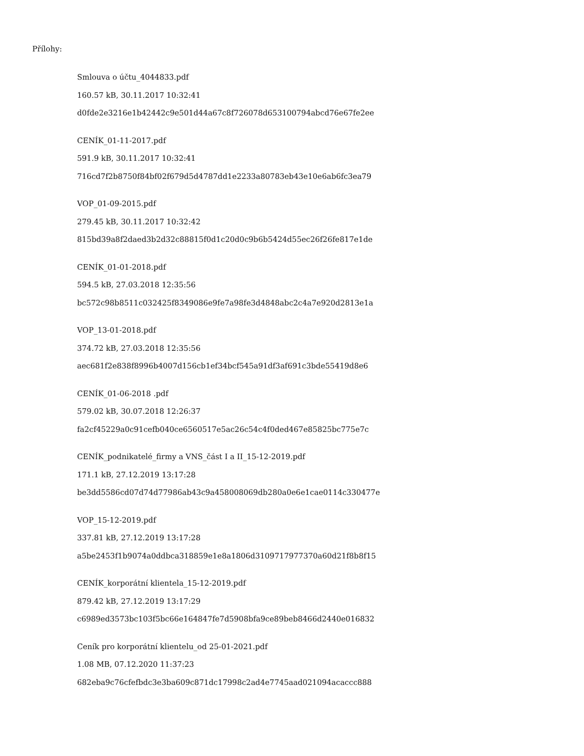Přílohy:
Smlouva o účtu_4044833.pdf
160.57 kB, 30.11.2017 10:32:41
d0fde2e3216e1b42442c9e501d44a67c8f726078d653100794abcd76e67fe2ee
CENÍK_01-11-2017.pdf
591.9 kB, 30.11.2017 10:32:41
716cd7f2b8750f84bf02f679d5d4787dd1e2233a80783eb43e10e6ab6fc3ea79
VOP_01-09-2015.pdf
279.45 kB, 30.11.2017 10:32:42
815bd39a8f2daed3b2d32c88815f0d1c20d0c9b6b5424d55ec26f26fe817e1de
CENÍK_01-01-2018.pdf
594.5 kB, 27.03.2018 12:35:56
bc572c98b8511c032425f8349086e9fe7a98fe3d4848abc2c4a7e920d2813e1a
VOP_13-01-2018.pdf
374.72 kB, 27.03.2018 12:35:56
aec681f2e838f8996b4007d156cb1ef34bcf545a91df3af691c3bde55419d8e6
CENÍK_01-06-2018 .pdf
579.02 kB, 30.07.2018 12:26:37
fa2cf45229a0c91cefb040ce6560517e5ac26c54c4f0ded467e85825bc775e7c
CENÍK_podnikatelé_firmy a VNS_část I a II_15-12-2019.pdf
171.1 kB, 27.12.2019 13:17:28
be3dd5586cd07d74d77986ab43c9a458008069db280a0e6e1cae0114c330477e
VOP_15-12-2019.pdf
337.81 kB, 27.12.2019 13:17:28
a5be2453f1b9074a0ddbca318859e1e8a1806d3109717977370a60d21f8b8f15
CENÍK_korporátní klientela_15-12-2019.pdf
879.42 kB, 27.12.2019 13:17:29
c6989ed3573bc103f5bc66e164847fe7d5908bfa9ce89beb8466d2440e016832
Ceník pro korporátní klientelu_od 25-01-2021.pdf
1.08 MB, 07.12.2020 11:37:23
682eba9c76cfefbdc3e3ba609c871dc17998c2ad4e7745aad021094acaccc888